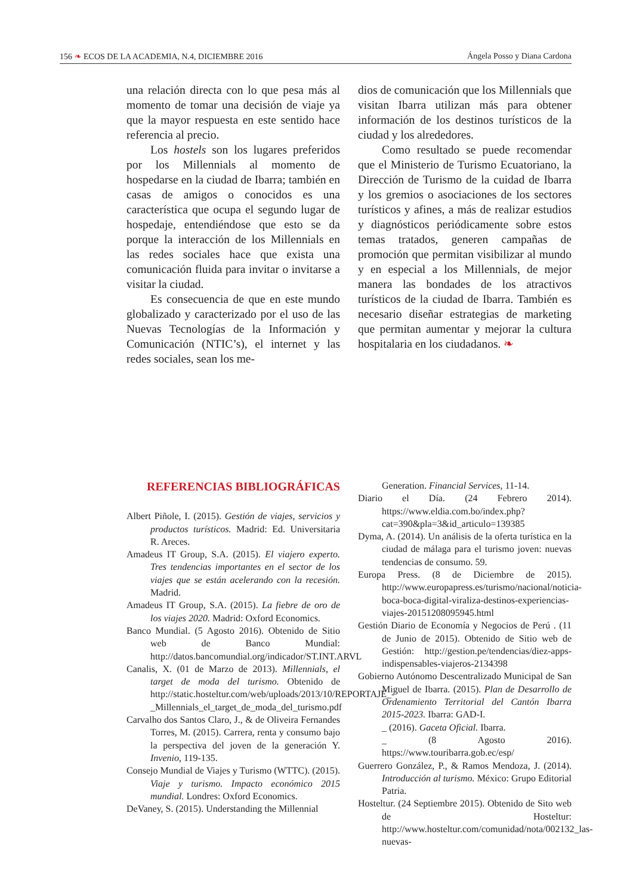156 ❧ ECOS DE LA ACADEMIA, N.4, DICIEMBRE 2016 Ángela Posso y Diana Cardona
una relación directa con lo que pesa más al momento de tomar una decisión de viaje ya que la mayor respuesta en este sentido hace referencia al precio.
Los hostels son los lugares preferidos por los Millennials al momento de hospedarse en la ciudad de Ibarra; también en casas de amigos o conocidos es una característica que ocupa el segundo lugar de hospedaje, entendiéndose que esto se da porque la interacción de los Millennials en las redes sociales hace que exista una comunicación fluida para invitar o invitarse a visitar la ciudad.
Es consecuencia de que en este mundo globalizado y caracterizado por el uso de las Nuevas Tecnologías de la Información y Comunicación (NTIC’s), el internet y las redes sociales, sean los me-
dios de comunicación que los Millennials que visitan Ibarra utilizan más para obtener información de los destinos turísticos de la ciudad y los alrededores.
Como resultado se puede recomendar que el Ministerio de Turismo Ecuatoriano, la Dirección de Turismo de la cuidad de Ibarra y los gremios o asociaciones de los sectores turísticos y afines, a más de realizar estudios y diagnósticos periódicamente sobre estos temas tratados, generen campañas de promoción que permitan visibilizar al mundo y en especial a los Millennials, de mejor manera las bondades de los atractivos turísticos de la ciudad de Ibarra. También es necesario diseñar estrategias de marketing que permitan aumentar y mejorar la cultura hospitalaria en los ciudadanos. ❧
REFERENCIAS BIBLIOGRÁFICAS
Albert Piñole, I. (2015). Gestión de viajes, servicios y productos turísticos. Madrid: Ed. Universitaria R. Areces.
Amadeus IT Group, S.A. (2015). El viajero experto. Tres tendencias importantes en el sector de los viajes que se están acelerando con la recesión. Madrid.
Amadeus IT Group, S.A. (2015). La fiebre de oro de los viajes 2020. Madrid: Oxford Economics.
Banco Mundial. (5 Agosto 2016). Obtenido de Sitio web de Banco Mundial: http://datos.bancomundial.org/indicador/ST.INT.ARVL
Canalis, X. (01 de Marzo de 2013). Millennials, el target de moda del turismo. Obtenido de http://static.hosteltur.com/web/uploads/2013/10/REPORTAJE_-_Millennials_el_target_de_moda_del_turismo.pdf
Carvalho dos Santos Claro, J., & de Oliveira Fernandes Torres, M. (2015). Carrera, renta y consumo bajo la perspectiva del joven de la generación Y. Invenio, 119-135.
Consejo Mundial de Viajes y Turismo (WTTC). (2015). Viaje y turismo. Impacto económico 2015 mundial. Londres: Oxford Economics.
DeVaney, S. (2015). Understanding the Millennial
Generation. Financial Services, 11-14.
Diario el Día. (24 Febrero 2014). https://www.eldia.com.bo/index.php?cat=390&pla=3&id_articulo=139385
Dyma, A. (2014). Un análisis de la oferta turística en la ciudad de málaga para el turismo joven: nuevas tendencias de consumo. 59.
Europa Press. (8 de Diciembre de 2015). http://www.europapress.es/turismo/nacional/noticia-boca-boca-digital-viraliza-destinos-experiencias-viajes-20151208095945.html
Gestión Diario de Economía y Negocios de Perú . (11 de Junio de 2015). Obtenido de Sitio web de Gestión: http://gestion.pe/tendencias/diez-apps-indispensables-viajeros-2134398
Gobierno Autónomo Descentralizado Municipal de San Miguel de Ibarra. (2015). Plan de Desarrollo de Ordenamiento Territorial del Cantón Ibarra 2015-2023. Ibarra: GAD-I.
_ (2016). Gaceta Oficial. Ibarra.
_ (8 Agosto 2016). https://www.touribarra.gob.ec/esp/
Guerrero González, P., & Ramos Mendoza, J. (2014). Introducción al turismo. México: Grupo Editorial Patria.
Hosteltur. (24 Septiembre 2015). Obtenido de Sito web de Hosteltur: http://www.hosteltur.com/comunidad/nota/002132_las-nuevas-